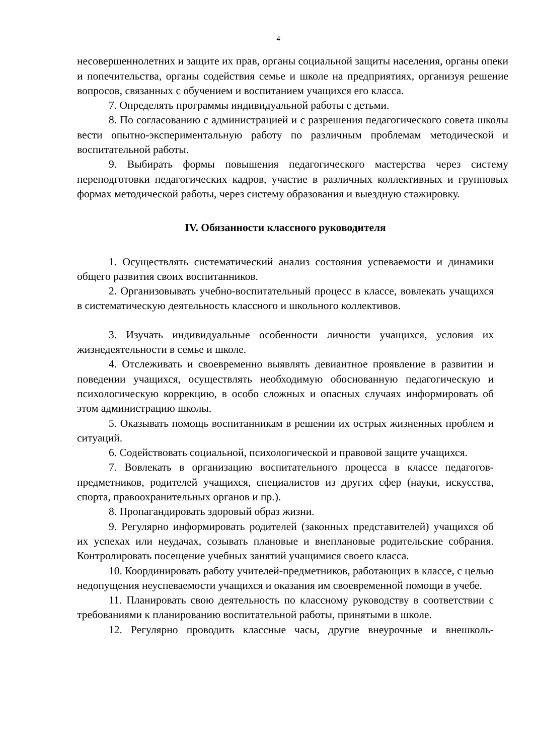4
несовершеннолетних и защите их прав, органы социальной защиты населения, органы опеки и попечительства, органы содействия семье и школе на предприятиях, организуя решение вопросов, связанных с обучением и воспитанием учащихся его класса.
7. Определять программы индивидуальной работы с детьми.
8. По согласованию с администрацией и с разрешения педагогического совета школы вести опытно-экспериментальную работу по различным проблемам методической и воспитательной работы.
9. Выбирать формы повышения педагогического мастерства через систему переподготовки педагогических кадров, участие в различных коллективных и групповых формах методической работы, через систему образования и выездную стажировку.
IV. Обязанности классного руководителя
1. Осуществлять систематический анализ состояния успеваемости и динамики общего развития своих воспитанников.
2. Организовывать учебно-воспитательный процесс в классе, вовлекать учащихся в систематическую деятельность классного и школьного коллективов.
3. Изучать индивидуальные особенности личности учащихся, условия их жизнедеятельности в семье и школе.
4. Отслеживать и своевременно выявлять девиантное проявление в развитии и поведении учащихся, осуществлять необходимую обоснованную педагогическую и психологическую коррекцию, в особо сложных и опасных случаях информировать об этом администрацию школы.
5. Оказывать помощь воспитанникам в решении их острых жизненных проблем и ситуаций.
6. Содействовать социальной, психологической и правовой защите учащихся.
7. Вовлекать в организацию воспитательного процесса в классе педагогов-предметников, родителей учащихся, специалистов из других сфер (науки, искусства, спорта, правоохранительных органов и пр.).
8. Пропагандировать здоровый образ жизни.
9. Регулярно информировать родителей (законных представителей) учащихся об их успехах или неудачах, созывать плановые и внеплановые родительские собрания. Контролировать посещение учебных занятий учащимися своего класса.
10. Координировать работу учителей-предметников, работающих в классе, с целью недопущения неуспеваемости учащихся и оказания им своевременной помощи в учебе.
11. Планировать свою деятельность по классному руководству в соответствии с требованиями к планированию воспитательной работы, принятыми в школе.
12. Регулярно проводить классные часы, другие внеурочные и внешколь-